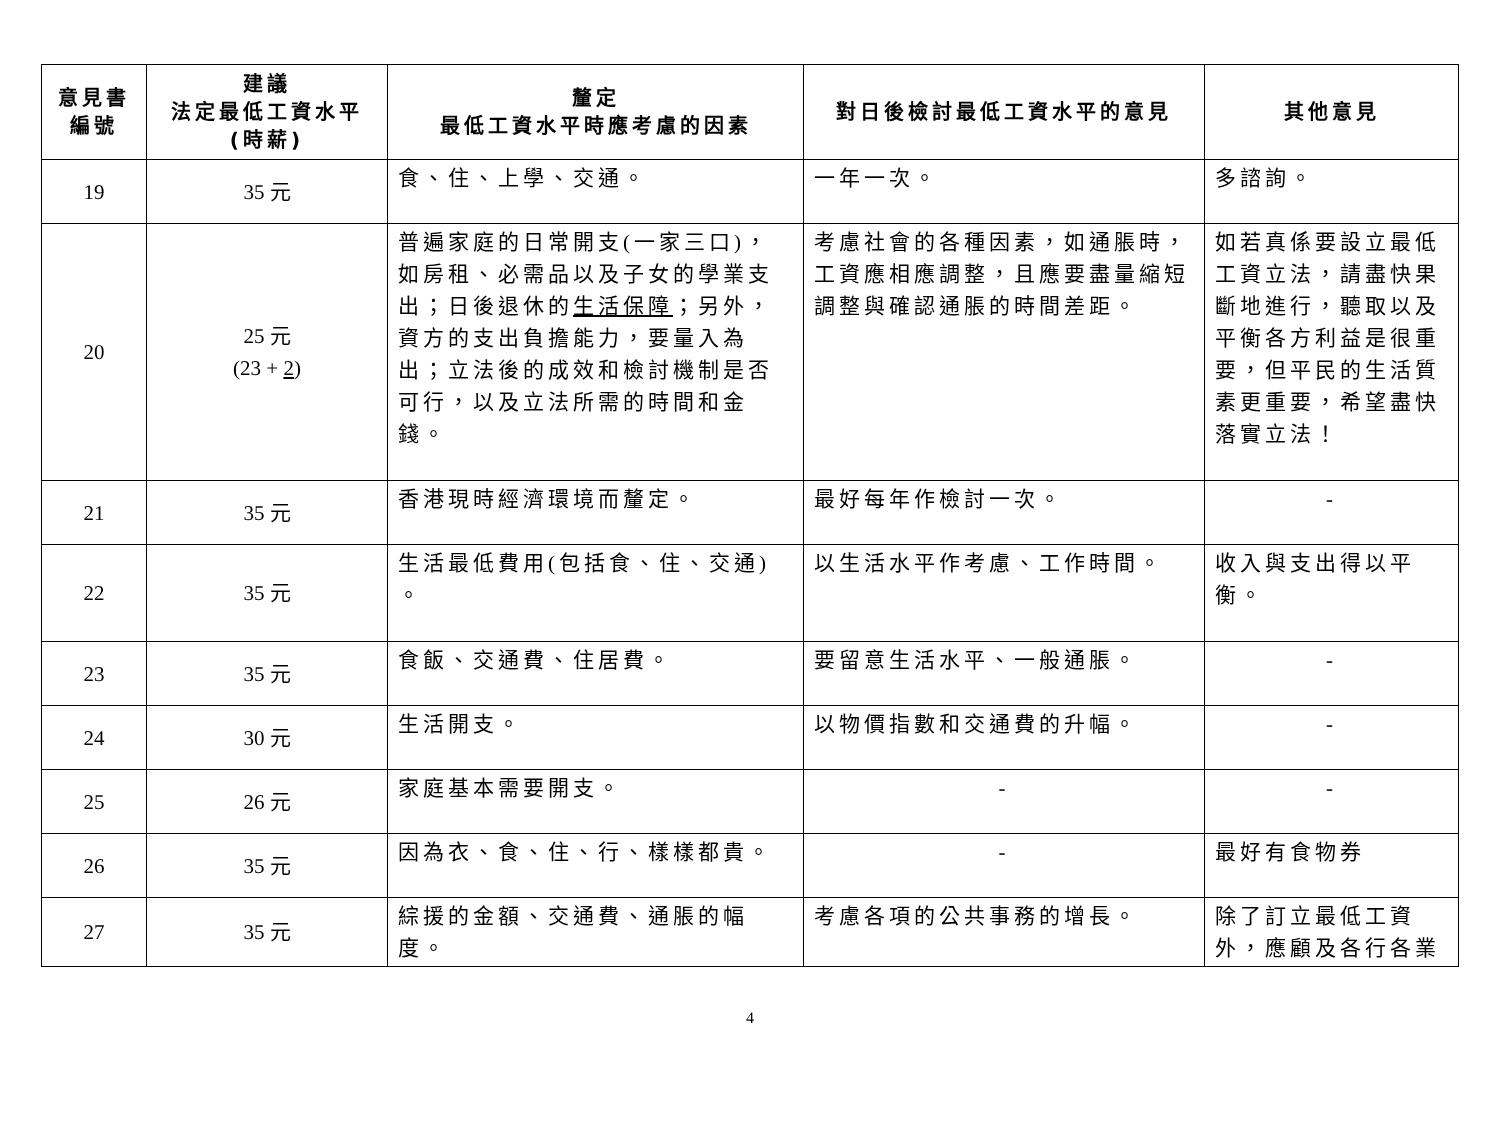| 意見書 編號 | 建議 法定最低工資水平 (時薪) | 釐定 最低工資水平時應考慮的因素 | 對日後檢討最低工資水平的意見 | 其他意見 |
| --- | --- | --- | --- | --- |
| 19 | 35 元 | 食、住、上學、交通。 | 一年一次。 | 多諮詢。 |
| 20 | 25 元 (23 + 2 ) | 普遍家庭的日常開支(一家三口)，如房租、必需品以及子女的學業支出；日後退休的 生活保障 ；另外，資方的支出負擔能力，要量入為出；立法後的成效和檢討機制是否可行，以及立法所需的時間和金錢。 | 考慮社會的各種因素，如通脹時，工資應相應調整，且應要盡量縮短調整與確認通脹的時間差距。 | 如若真係要設立最低工資立法，請盡快果斷地進行，聽取以及平衡各方利益是很重要，但平民的生活質素更重要，希望盡快落實立法！ |
| 21 | 35 元 | 香港現時經濟環境而釐定。 | 最好每年作檢討一次。 | - |
| 22 | 35 元 | 生活最低費用(包括食、住、交通) 。 | 以生活水平作考慮、工作時間。 | 收入與支出得以平衡。 |
| 23 | 35 元 | 食飯、交通費、住居費。 | 要留意生活水平、一般通脹。 | - |
| 24 | 30 元 | 生活開支。 | 以物價指數和交通費的升幅。 | - |
| 25 | 26 元 | 家庭基本需要開支。 | - | - |
| 26 | 35 元 | 因為衣、食、住、行、樣樣都貴。 | - | 最好有食物券 |
| 27 | 35 元 | 綜援的金額、交通費、通脹的幅度。 | 考慮各項的公共事務的增長。 | 除了訂立最低工資外，應顧及各行各業 |
4